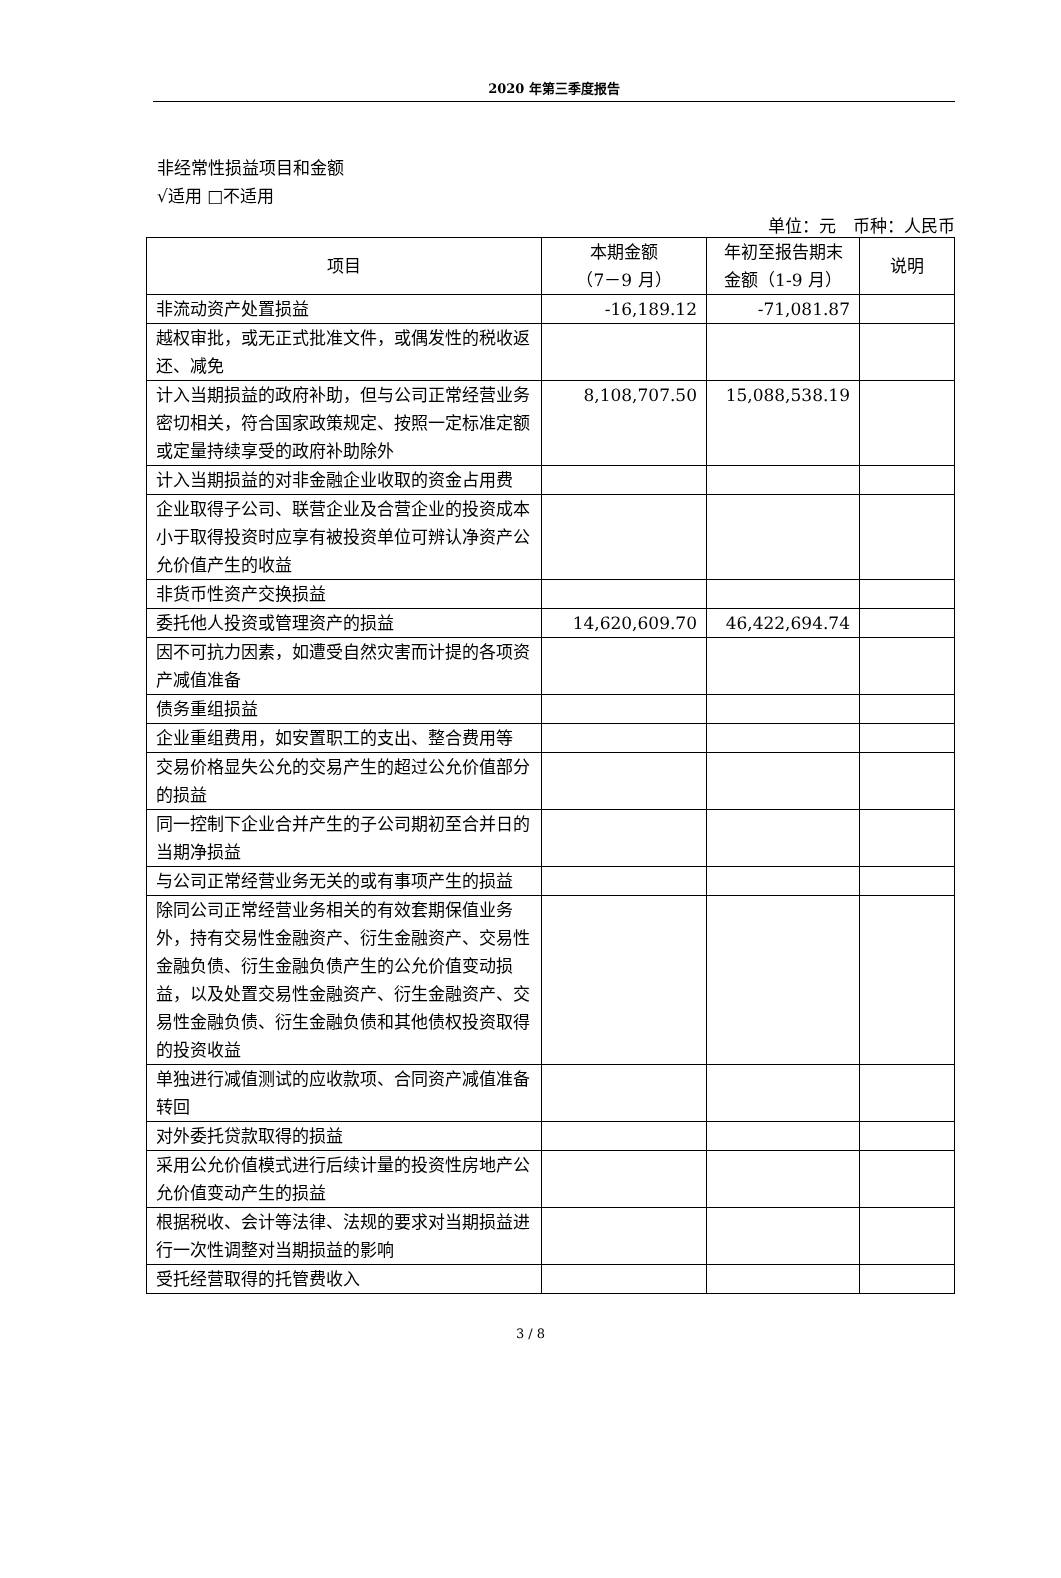2020 年第三季度报告
非经常性损益项目和金额
√适用 □不适用
单位：元　币种：人民币
| 项目 | 本期金额 （7－9 月） | 年初至报告期末 金额（1-9 月） | 说明 |
| --- | --- | --- | --- |
| 非流动资产处置损益 | -16,189.12 | -71,081.87 | |
| 越权审批，或无正式批准文件，或偶发性的税收返还、减免 | | | |
| 计入当期损益的政府补助，但与公司正常经营业务密切相关，符合国家政策规定、按照一定标准定额或定量持续享受的政府补助除外 | 8,108,707.50 | 15,088,538.19 | |
| 计入当期损益的对非金融企业收取的资金占用费 | | | |
| 企业取得子公司、联营企业及合营企业的投资成本小于取得投资时应享有被投资单位可辨认净资产公允价值产生的收益 | | | |
| 非货币性资产交换损益 | | | |
| 委托他人投资或管理资产的损益 | 14,620,609.70 | 46,422,694.74 | |
| 因不可抗力因素，如遭受自然灾害而计提的各项资产减值准备 | | | |
| 债务重组损益 | | | |
| 企业重组费用，如安置职工的支出、整合费用等 | | | |
| 交易价格显失公允的交易产生的超过公允价值部分的损益 | | | |
| 同一控制下企业合并产生的子公司期初至合并日的当期净损益 | | | |
| 与公司正常经营业务无关的或有事项产生的损益 | | | |
| 除同公司正常经营业务相关的有效套期保值业务外，持有交易性金融资产、衍生金融资产、交易性金融负债、衍生金融负债产生的公允价值变动损益，以及处置交易性金融资产、衍生金融资产、交易性金融负债、衍生金融负债和其他债权投资取得的投资收益 | | | |
| 单独进行减值测试的应收款项、合同资产减值准备转回 | | | |
| 对外委托贷款取得的损益 | | | |
| 采用公允价值模式进行后续计量的投资性房地产公允价值变动产生的损益 | | | |
| 根据税收、会计等法律、法规的要求对当期损益进行一次性调整对当期损益的影响 | | | |
| 受托经营取得的托管费收入 | | | |
3 / 8